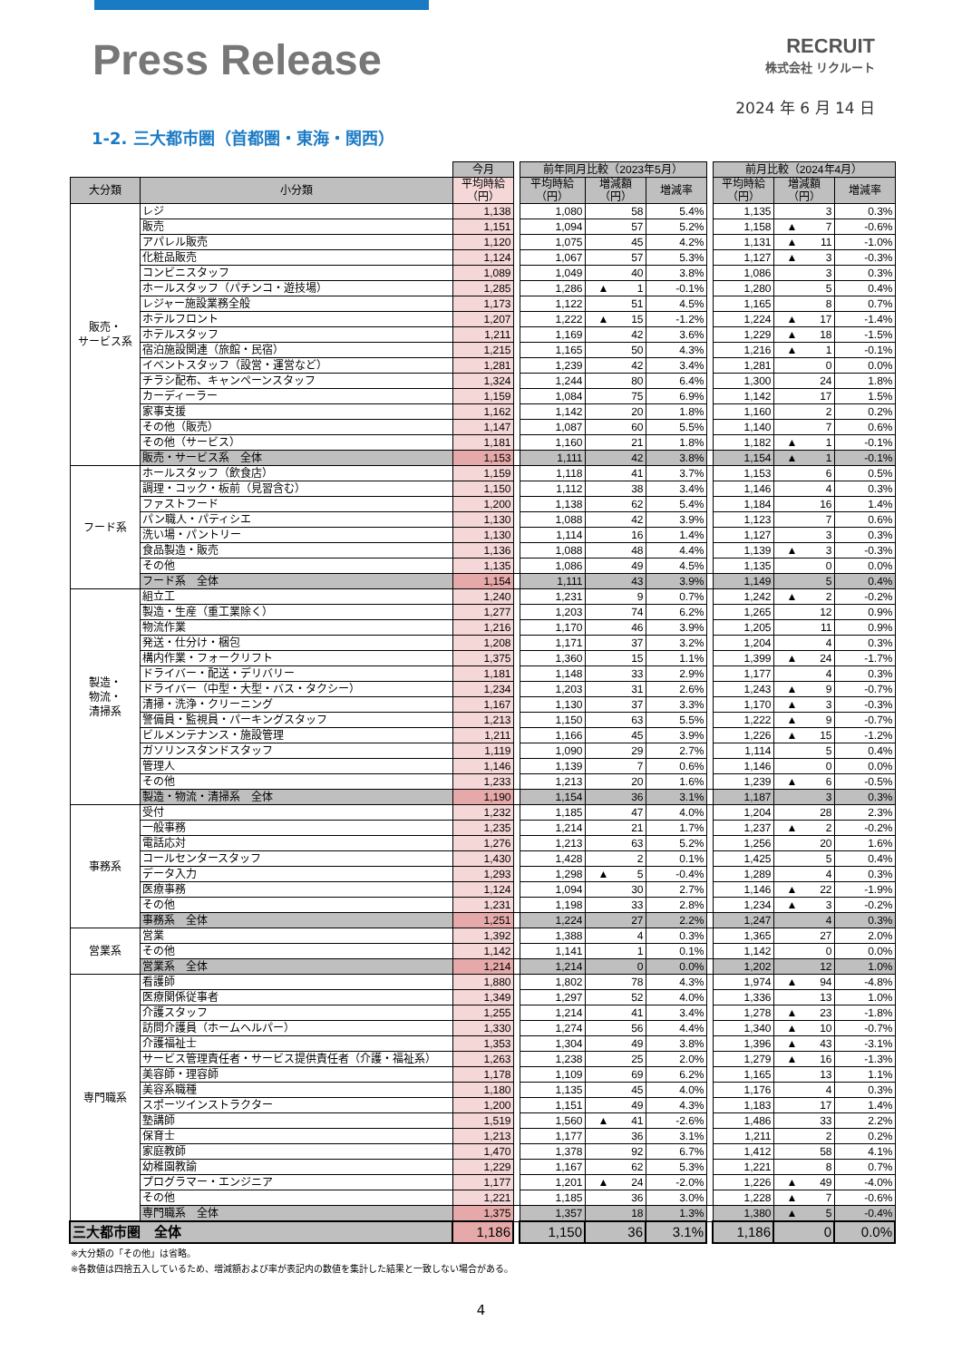Press Release
RECRUIT
株式会社 リクルート
2024 年 6 月 14 日
1-2. 三大都市圏（首都圏・東海・関西）
| | | 今月 | | 前年同月比較（2023年5月） | | | | 前月比較（2024年4月） | | |
| --- | --- | --- | --- | --- | --- | --- | --- | --- | --- | --- |
| 大分類 | 小分類 | 平均時給 （円） | | 平均時給 （円） | 増減額 （円） | 増減率 | | 平均時給 （円） | 増減額 （円） | 増減率 |
| 販売・ サービス系 | レジ | 1,138 | | 1,080 | 58 | 5.4% | | 1,135 | 3 | 0.3% |
| | 販売 | 1,151 | | 1,094 | 57 | 5.2% | | 1,158 | ▲ 7 | -0.6% |
| | アパレル販売 | 1,120 | | 1,075 | 45 | 4.2% | | 1,131 | ▲ 11 | -1.0% |
| | 化粧品販売 | 1,124 | | 1,067 | 57 | 5.3% | | 1,127 | ▲ 3 | -0.3% |
| | コンビニスタッフ | 1,089 | | 1,049 | 40 | 3.8% | | 1,086 | 3 | 0.3% |
| | ホールスタッフ（パチンコ・遊技場） | 1,285 | | 1,286 | ▲ 1 | -0.1% | | 1,280 | 5 | 0.4% |
| | レジャー施設業務全般 | 1,173 | | 1,122 | 51 | 4.5% | | 1,165 | 8 | 0.7% |
| | ホテルフロント | 1,207 | | 1,222 | ▲ 15 | -1.2% | | 1,224 | ▲ 17 | -1.4% |
| | ホテルスタッフ | 1,211 | | 1,169 | 42 | 3.6% | | 1,229 | ▲ 18 | -1.5% |
| | 宿泊施設関連（旅館・民宿） | 1,215 | | 1,165 | 50 | 4.3% | | 1,216 | ▲ 1 | -0.1% |
| | イベントスタッフ（設営・運営など） | 1,281 | | 1,239 | 42 | 3.4% | | 1,281 | 0 | 0.0% |
| | チラシ配布、キャンペーンスタッフ | 1,324 | | 1,244 | 80 | 6.4% | | 1,300 | 24 | 1.8% |
| | カーディーラー | 1,159 | | 1,084 | 75 | 6.9% | | 1,142 | 17 | 1.5% |
| | 家事支援 | 1,162 | | 1,142 | 20 | 1.8% | | 1,160 | 2 | 0.2% |
| | その他（販売） | 1,147 | | 1,087 | 60 | 5.5% | | 1,140 | 7 | 0.6% |
| | その他（サービス） | 1,181 | | 1,160 | 21 | 1.8% | | 1,182 | ▲ 1 | -0.1% |
| | 販売・サービス系 全体 | 1,153 | | 1,111 | 42 | 3.8% | | 1,154 | ▲ 1 | -0.1% |
| フード系 | ホールスタッフ（飲食店） | 1,159 | | 1,118 | 41 | 3.7% | | 1,153 | 6 | 0.5% |
| | 調理・コック・板前（見習含む） | 1,150 | | 1,112 | 38 | 3.4% | | 1,146 | 4 | 0.3% |
| | ファストフード | 1,200 | | 1,138 | 62 | 5.4% | | 1,184 | 16 | 1.4% |
| | パン職人・パティシエ | 1,130 | | 1,088 | 42 | 3.9% | | 1,123 | 7 | 0.6% |
| | 洗い場・パントリー | 1,130 | | 1,114 | 16 | 1.4% | | 1,127 | 3 | 0.3% |
| | 食品製造・販売 | 1,136 | | 1,088 | 48 | 4.4% | | 1,139 | ▲ 3 | -0.3% |
| | その他 | 1,135 | | 1,086 | 49 | 4.5% | | 1,135 | 0 | 0.0% |
| | フード系 全体 | 1,154 | | 1,111 | 43 | 3.9% | | 1,149 | 5 | 0.4% |
| 製造・ 物流・ 清掃系 | 組立工 | 1,240 | | 1,231 | 9 | 0.7% | | 1,242 | ▲ 2 | -0.2% |
| | 製造・生産（重工業除く） | 1,277 | | 1,203 | 74 | 6.2% | | 1,265 | 12 | 0.9% |
| | 物流作業 | 1,216 | | 1,170 | 46 | 3.9% | | 1,205 | 11 | 0.9% |
| | 発送・仕分け・梱包 | 1,208 | | 1,171 | 37 | 3.2% | | 1,204 | 4 | 0.3% |
| | 構内作業・フォークリフト | 1,375 | | 1,360 | 15 | 1.1% | | 1,399 | ▲ 24 | -1.7% |
| | ドライバー・配送・デリバリー | 1,181 | | 1,148 | 33 | 2.9% | | 1,177 | 4 | 0.3% |
| | ドライバー（中型・大型・バス・タクシー） | 1,234 | | 1,203 | 31 | 2.6% | | 1,243 | ▲ 9 | -0.7% |
| | 清掃・洗浄・クリーニング | 1,167 | | 1,130 | 37 | 3.3% | | 1,170 | ▲ 3 | -0.3% |
| | 警備員・監視員・パーキングスタッフ | 1,213 | | 1,150 | 63 | 5.5% | | 1,222 | ▲ 9 | -0.7% |
| | ビルメンテナンス・施設管理 | 1,211 | | 1,166 | 45 | 3.9% | | 1,226 | ▲ 15 | -1.2% |
| | ガソリンスタンドスタッフ | 1,119 | | 1,090 | 29 | 2.7% | | 1,114 | 5 | 0.4% |
| | 管理人 | 1,146 | | 1,139 | 7 | 0.6% | | 1,146 | 0 | 0.0% |
| | その他 | 1,233 | | 1,213 | 20 | 1.6% | | 1,239 | ▲ 6 | -0.5% |
| | 製造・物流・清掃系 全体 | 1,190 | | 1,154 | 36 | 3.1% | | 1,187 | 3 | 0.3% |
| 事務系 | 受付 | 1,232 | | 1,185 | 47 | 4.0% | | 1,204 | 28 | 2.3% |
| | 一般事務 | 1,235 | | 1,214 | 21 | 1.7% | | 1,237 | ▲ 2 | -0.2% |
| | 電話応対 | 1,276 | | 1,213 | 63 | 5.2% | | 1,256 | 20 | 1.6% |
| | コールセンタースタッフ | 1,430 | | 1,428 | 2 | 0.1% | | 1,425 | 5 | 0.4% |
| | データ入力 | 1,293 | | 1,298 | ▲ 5 | -0.4% | | 1,289 | 4 | 0.3% |
| | 医療事務 | 1,124 | | 1,094 | 30 | 2.7% | | 1,146 | ▲ 22 | -1.9% |
| | その他 | 1,231 | | 1,198 | 33 | 2.8% | | 1,234 | ▲ 3 | -0.2% |
| | 事務系 全体 | 1,251 | | 1,224 | 27 | 2.2% | | 1,247 | 4 | 0.3% |
| 営業系 | 営業 | 1,392 | | 1,388 | 4 | 0.3% | | 1,365 | 27 | 2.0% |
| | その他 | 1,142 | | 1,141 | 1 | 0.1% | | 1,142 | 0 | 0.0% |
| | 営業系 全体 | 1,214 | | 1,214 | 0 | 0.0% | | 1,202 | 12 | 1.0% |
| 専門職系 | 看護師 | 1,880 | | 1,802 | 78 | 4.3% | | 1,974 | ▲ 94 | -4.8% |
| | 医療関係従事者 | 1,349 | | 1,297 | 52 | 4.0% | | 1,336 | 13 | 1.0% |
| | 介護スタッフ | 1,255 | | 1,214 | 41 | 3.4% | | 1,278 | ▲ 23 | -1.8% |
| | 訪問介護員（ホームヘルパー） | 1,330 | | 1,274 | 56 | 4.4% | | 1,340 | ▲ 10 | -0.7% |
| | 介護福祉士 | 1,353 | | 1,304 | 49 | 3.8% | | 1,396 | ▲ 43 | -3.1% |
| | サービス管理責任者・サービス提供責任者（介護・福祉系） | 1,263 | | 1,238 | 25 | 2.0% | | 1,279 | ▲ 16 | -1.3% |
| | 美容師・理容師 | 1,178 | | 1,109 | 69 | 6.2% | | 1,165 | 13 | 1.1% |
| | 美容系職種 | 1,180 | | 1,135 | 45 | 4.0% | | 1,176 | 4 | 0.3% |
| | スポーツインストラクター | 1,200 | | 1,151 | 49 | 4.3% | | 1,183 | 17 | 1.4% |
| | 塾講師 | 1,519 | | 1,560 | ▲ 41 | -2.6% | | 1,486 | 33 | 2.2% |
| | 保育士 | 1,213 | | 1,177 | 36 | 3.1% | | 1,211 | 2 | 0.2% |
| | 家庭教師 | 1,470 | | 1,378 | 92 | 6.7% | | 1,412 | 58 | 4.1% |
| | 幼稚園教諭 | 1,229 | | 1,167 | 62 | 5.3% | | 1,221 | 8 | 0.7% |
| | プログラマー・エンジニア | 1,177 | | 1,201 | ▲ 24 | -2.0% | | 1,226 | ▲ 49 | -4.0% |
| | その他 | 1,221 | | 1,185 | 36 | 3.0% | | 1,228 | ▲ 7 | -0.6% |
| | 専門職系 全体 | 1,375 | | 1,357 | 18 | 1.3% | | 1,380 | ▲ 5 | -0.4% |
| 三大都市圏 全体 | | 1,186 | | 1,150 | 36 | 3.1% | | 1,186 | 0 | 0.0% |
※大分類の「その他」は省略。
※各数値は四捨五入しているため、増減額および率が表記内の数値を集計した結果と一致しない場合がある。
4